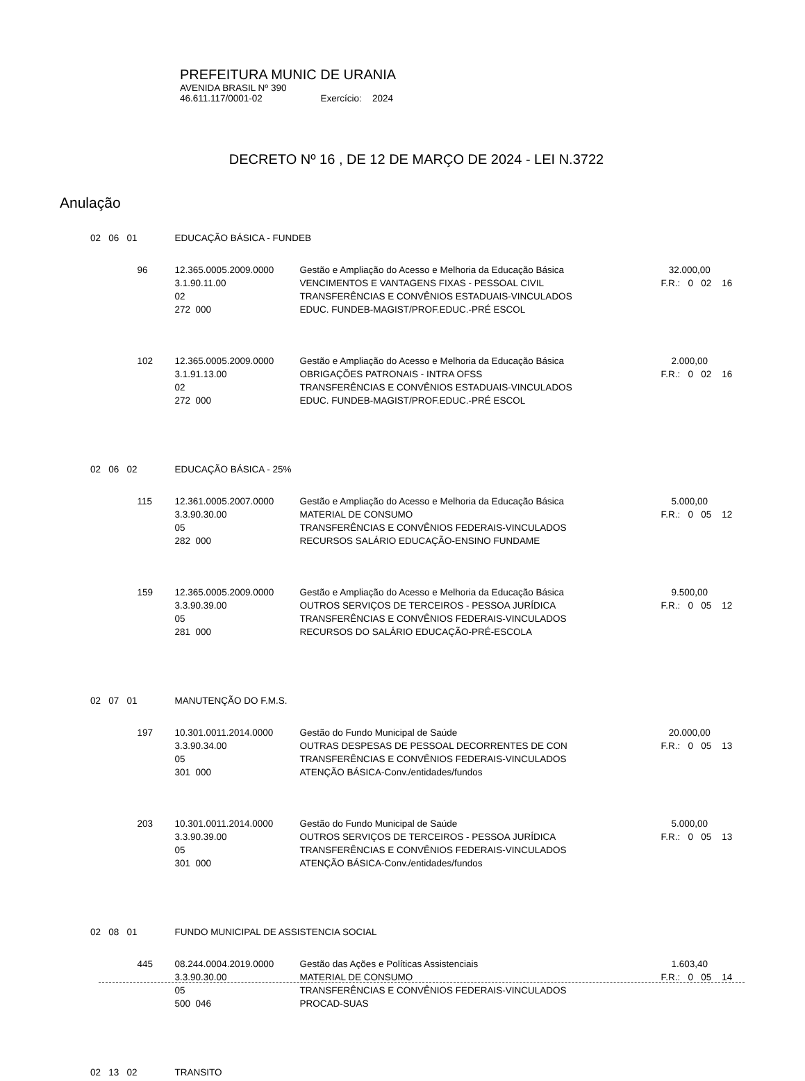PREFEITURA MUNIC DE URANIA
AVENIDA BRASIL Nº 390
46.611.117/0001-02 Exercício: 2024
DECRETO Nº 16 , DE 12 DE MARÇO DE 2024 - LEI N.3722
Anulação
| 02 06 01 | | EDUCAÇÃO BÁSICA - FUNDEB | | |
| | 96 | 12.365.0005.2009.0000 | Gestão e Ampliação do Acesso e Melhoria da Educação Básica | 32.000,00 |
| | | 3.1.90.11.00 | VENCIMENTOS E VANTAGENS FIXAS - PESSOAL CIVIL | F.R.: 0 02 16 |
| | | 02 | TRANSFERÊNCIAS E CONVÊNIOS ESTADUAIS-VINCULADOS | |
| | | 272 000 | EDUC. FUNDEB-MAGIST/PROF.EDUC.-PRÉ ESCOL | |
| | 102 | 12.365.0005.2009.0000 | Gestão e Ampliação do Acesso e Melhoria da Educação Básica | 2.000,00 |
| | | 3.1.91.13.00 | OBRIGAÇÕES PATRONAIS - INTRA OFSS | F.R.: 0 02 16 |
| | | 02 | TRANSFERÊNCIAS E CONVÊNIOS ESTADUAIS-VINCULADOS | |
| | | 272 000 | EDUC. FUNDEB-MAGIST/PROF.EDUC.-PRÉ ESCOL | |
| 02 06 02 | | EDUCAÇÃO BÁSICA - 25% | | |
| | 115 | 12.361.0005.2007.0000 | Gestão e Ampliação do Acesso e Melhoria da Educação Básica | 5.000,00 |
| | | 3.3.90.30.00 | MATERIAL DE CONSUMO | F.R.: 0 05 12 |
| | | 05 | TRANSFERÊNCIAS E CONVÊNIOS FEDERAIS-VINCULADOS | |
| | | 282 000 | RECURSOS SALÁRIO EDUCAÇÃO-ENSINO FUNDAME | |
| | 159 | 12.365.0005.2009.0000 | Gestão e Ampliação do Acesso e Melhoria da Educação Básica | 9.500,00 |
| | | 3.3.90.39.00 | OUTROS SERVIÇOS DE TERCEIROS - PESSOA JURÍDICA | F.R.: 0 05 12 |
| | | 05 | TRANSFERÊNCIAS E CONVÊNIOS FEDERAIS-VINCULADOS | |
| | | 281 000 | RECURSOS DO SALÁRIO EDUCAÇÃO-PRÉ-ESCOLA | |
| 02 07 01 | | MANUTENÇÃO DO F.M.S. | | |
| | 197 | 10.301.0011.2014.0000 | Gestão do Fundo Municipal de Saúde | 20.000,00 |
| | | 3.3.90.34.00 | OUTRAS DESPESAS DE PESSOAL DECORRENTES DE CON | F.R.: 0 05 13 |
| | | 05 | TRANSFERÊNCIAS E CONVÊNIOS FEDERAIS-VINCULADOS | |
| | | 301 000 | ATENÇÃO BÁSICA-Conv./entidades/fundos | |
| | 203 | 10.301.0011.2014.0000 | Gestão do Fundo Municipal de Saúde | 5.000,00 |
| | | 3.3.90.39.00 | OUTROS SERVIÇOS DE TERCEIROS - PESSOA JURÍDICA | F.R.: 0 05 13 |
| | | 05 | TRANSFERÊNCIAS E CONVÊNIOS FEDERAIS-VINCULADOS | |
| | | 301 000 | ATENÇÃO BÁSICA-Conv./entidades/fundos | |
| 02 08 01 | | FUNDO MUNICIPAL DE ASSISTENCIA SOCIAL | | |
| | 445 | 08.244.0004.2019.0000 | Gestão das Ações e Políticas Assistenciais | 1.603,40 |
| | | 3.3.90.30.00 | MATERIAL DE CONSUMO | F.R.: 0 05 14 |
| | | 05 | TRANSFERÊNCIAS E CONVÊNIOS FEDERAIS-VINCULADOS | |
| | | 500 046 | PROCAD-SUAS | |
| 02 13 02 | | TRANSITO | | |